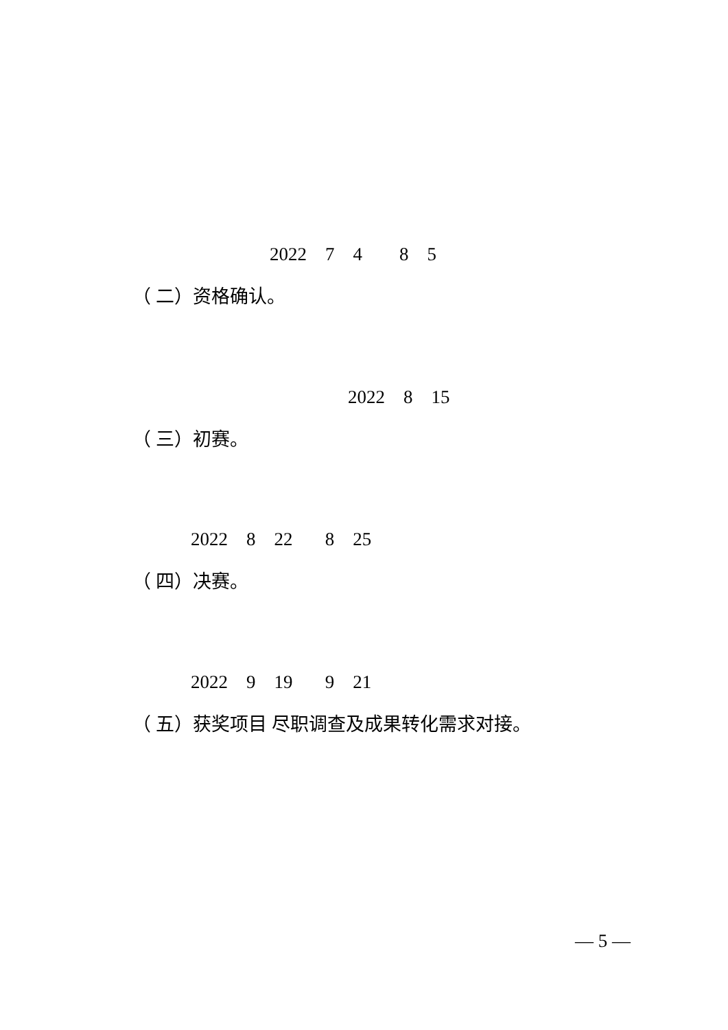2022 7 4 8 5
（ 二）资格确认。
2022 8 15
（ 三）初赛。
2022 8 22 8 25
（ 四）决赛。
2022 9 19 9 21
（ 五）获奖项目 尽职调查及成果转化需求对接。
— 5 —